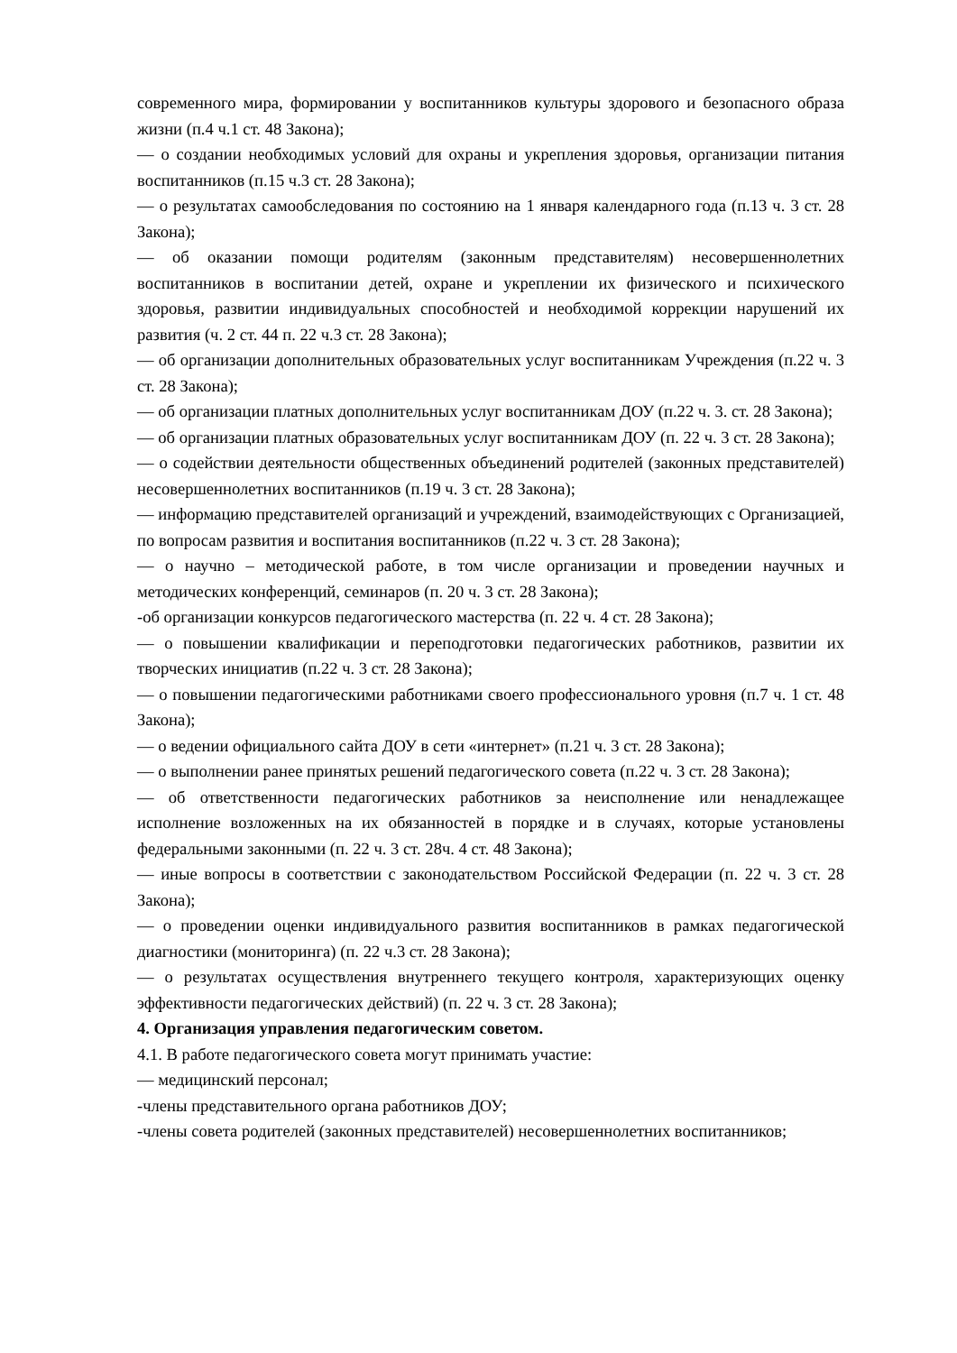современного мира, формировании у воспитанников культуры здорового и безопасного образа жизни (п.4 ч.1 ст. 48 Закона);
— о создании необходимых условий для охраны и укрепления здоровья, организации питания воспитанников (п.15 ч.3 ст. 28 Закона);
— о результатах самообследования по состоянию на 1 января календарного года (п.13 ч. 3 ст. 28 Закона);
— об оказании помощи родителям (законным представителям) несовершеннолетних воспитанников в воспитании детей, охране и укреплении их физического и психического здоровья, развитии индивидуальных способностей и необходимой коррекции нарушений их развития (ч. 2 ст. 44 п. 22 ч.3 ст. 28 Закона);
— об организации дополнительных образовательных услуг воспитанникам Учреждения (п.22 ч. 3 ст. 28 Закона);
— об организации платных дополнительных услуг воспитанникам ДОУ (п.22 ч. 3. ст. 28 Закона);
— об организации платных образовательных услуг воспитанникам ДОУ (п. 22 ч. 3 ст. 28 Закона);
— о содействии деятельности общественных объединений родителей (законных представителей) несовершеннолетних воспитанников (п.19 ч. 3 ст. 28 Закона);
— информацию представителей организаций и учреждений, взаимодействующих с Организацией, по вопросам развития и воспитания воспитанников (п.22 ч. 3 ст. 28 Закона);
— о научно – методической работе, в том числе организации и проведении научных и методических конференций, семинаров (п. 20 ч. 3 ст. 28 Закона);
-об организации конкурсов педагогического мастерства (п. 22 ч. 4 ст. 28 Закона);
— о повышении квалификации и переподготовки педагогических работников, развитии их творческих инициатив (п.22 ч. 3 ст. 28 Закона);
— о повышении педагогическими работниками своего профессионального уровня (п.7 ч. 1 ст. 48 Закона);
— о ведении официального сайта ДОУ в сети «интернет» (п.21 ч. 3 ст. 28 Закона);
— о выполнении ранее принятых решений педагогического совета (п.22 ч. 3 ст. 28 Закона);
— об ответственности педагогических работников за неисполнение или ненадлежащее исполнение возложенных на их обязанностей в порядке и в случаях, которые установлены федеральными законными (п. 22 ч. 3 ст. 28ч. 4 ст. 48 Закона);
— иные вопросы в соответствии с законодательством Российской Федерации (п. 22 ч. 3 ст. 28 Закона);
— о проведении оценки индивидуального развития воспитанников в рамках педагогической диагностики (мониторинга) (п. 22 ч.3 ст. 28 Закона);
— о результатах осуществления внутреннего текущего контроля, характеризующих оценку эффективности педагогических действий) (п. 22 ч. 3 ст. 28 Закона);
4. Организация управления педагогическим советом.
4.1. В работе педагогического совета могут принимать участие:
— медицинский персонал;
-члены представительного органа работников ДОУ;
-члены совета родителей (законных представителей) несовершеннолетних воспитанников;